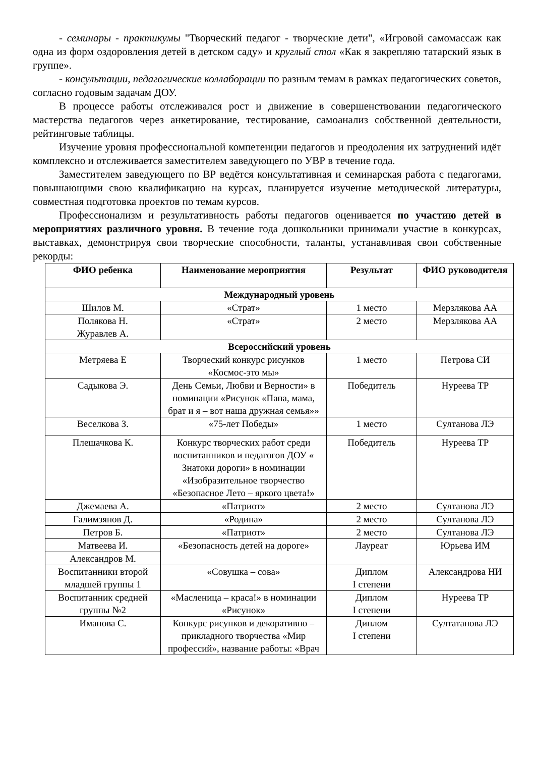- семинары - практикумы "Творческий педагог - творческие дети", «Игровой самомассаж как одна из форм оздоровления детей в детском саду» и круглый стол «Как я закрепляю татарский язык в группе».
- консультации, педагогические коллаборации по разным темам в рамках педагогических советов, согласно годовым задачам ДОУ.
В процессе работы отслеживался рост и движение в совершенствовании педагогического мастерства педагогов через анкетирование, тестирование, самоанализ собственной деятельности, рейтинговые таблицы.
Изучение уровня профессиональной компетенции педагогов и преодоления их затруднений идёт комплексно и отслеживается заместителем заведующего по УВР в течение года.
Заместителем заведующего по ВР ведётся консультативная и семинарская работа с педагогами, повышающими свою квалификацию на курсах, планируется изучение методической литературы, совместная подготовка проектов по темам курсов.
Профессионализм и результативность работы педагогов оценивается по участию детей в мероприятиях различного уровня. В течение года дошкольники принимали участие в конкурсах, выставках, демонстрируя свои творческие способности, таланты, устанавливая свои собственные рекорды:
| ФИО ребенка | Наименование мероприятия | Результат | ФИО руководителя |
| --- | --- | --- | --- |
| Международный уровень | | | |
| Шилов М. | «Страт» | 1 место | Мерзлякова АА |
| Полякова Н. Журавлев А. | «Страт» | 2 место | Мерзлякова АА |
| Всероссийский уровень | | | |
| Метряева Е | Творческий конкурс рисунков «Космос-это мы» | 1 место | Петрова СИ |
| Садыкова Э. | День Семьи, Любви и Верности» в номинации «Рисунок «Папа, мама, брат и я – вот наша дружная семья»» | Победитель | Нуреева ТР |
| Веселкова З. | «75-лет Победы» | 1 место | Султанова ЛЭ |
| Плешачкова К. | Конкурс творческих работ среди воспитанников и педагогов ДОУ « Знатоки дороги» в номинации «Изобразительное творчество «Безопасное Лето – яркого цвета!» | Победитель | Нуреева ТР |
| Джемаева А. | «Патриот» | 2 место | Султанова ЛЭ |
| Галимзянов Д. | «Родина» | 2 место | Султанова ЛЭ |
| Петров Б. | «Патриот» | 2 место | Султанова ЛЭ |
| Матвеева И. | «Безопасность детей на дороге» | Лауреат | Юрьева ИМ |
| Александров М. | | | |
| Воспитанники второй младшей группы 1 | «Совушка – сова» | Диплом I степени | Александрова НИ |
| Воспитанник средней группы №2 | «Масленица – краса!» в номинации «Рисунок» | Диплом I степени | Нуреева ТР |
| Иманова С. | Конкурс рисунков и декоративно – прикладного творчества «Мир профессий», название работы: «Врач | Диплом I степени | Султатанова ЛЭ |